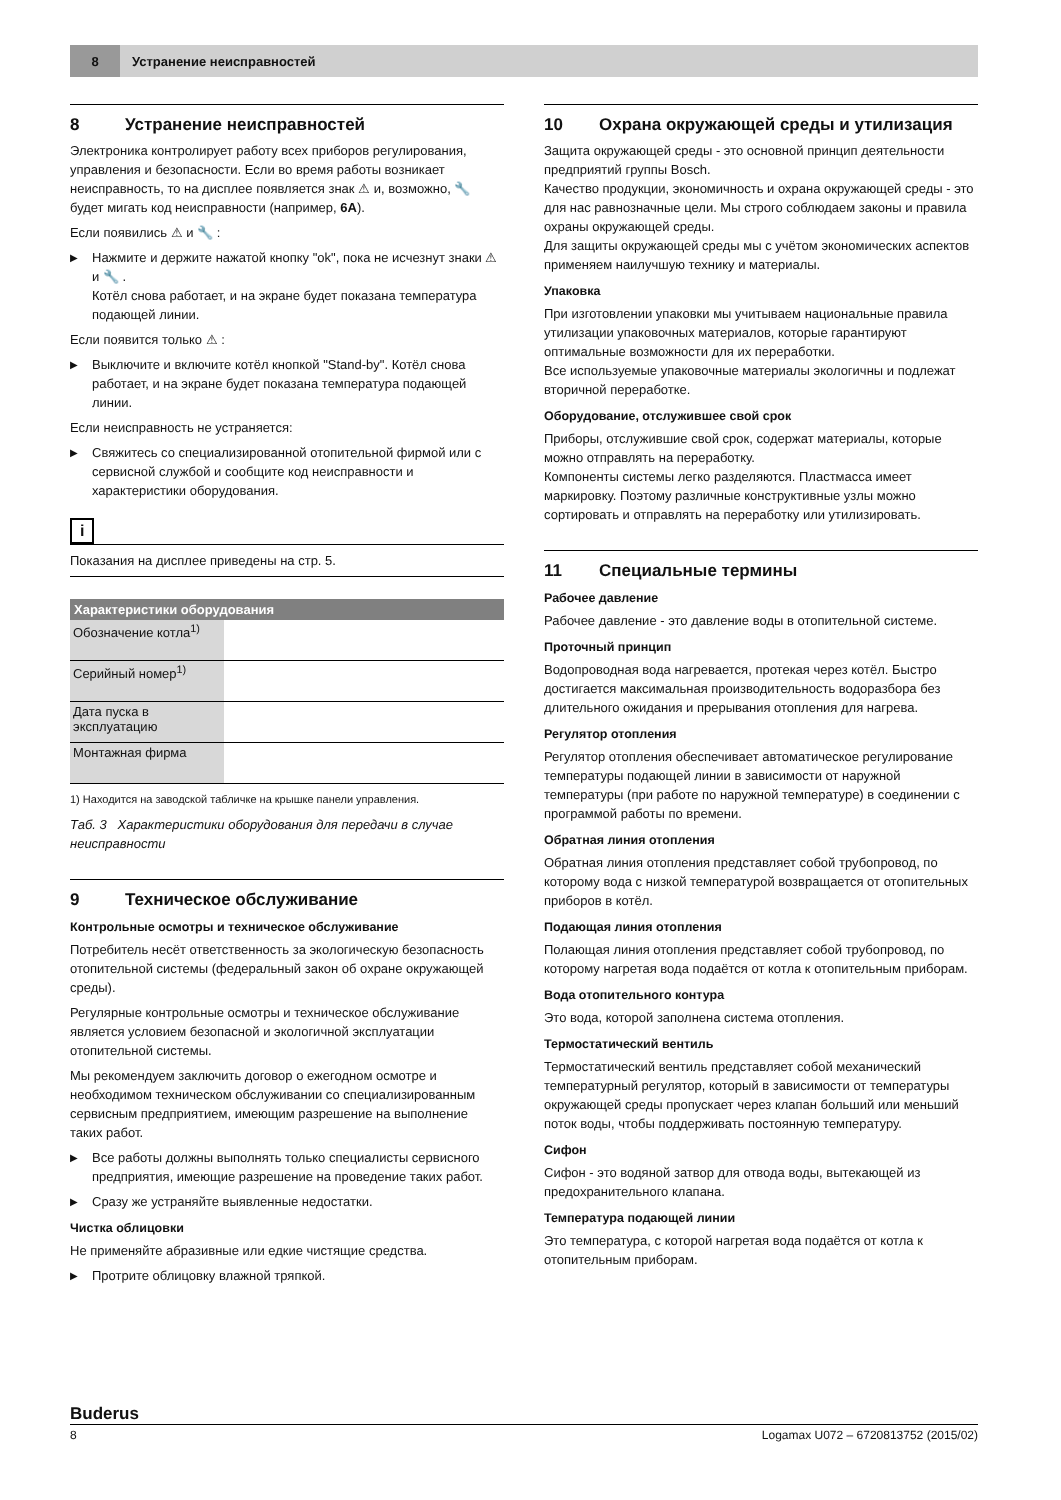8
Устранение неисправностей
8 Устранение неисправностей
Электроника контролирует работу всех приборов регулирования, управления и безопасности. Если во время работы возникает неисправность, то на дисплее появляется знак ⚠ и, возможно, 🔧 будет мигать код неисправности (например, 6A).
Если появились ⚠ и 🔧 :
Нажмите и держите нажатой кнопку "ok", пока не исчезнут знаки ⚠ и 🔧 .
Котёл снова работает, и на экране будет показана температура подающей линии.
Если появится только ⚠ :
Выключите и включите котёл кнопкой "Stand-by". Котёл снова работает, и на экране будет показана температура подающей линии.
Если неисправность не устраняется:
Свяжитесь со специализированной отопительной фирмой или с сервисной службой и сообщите код неисправности и характеристики оборудования.
i
Показания на дисплее приведены на стр. 5.
| Характеристики оборудования | |
| --- | --- |
| Обозначение котла<sup>1)</sup> | |
| Серийный номер<sup>1)</sup> | |
| Дата пуска в эксплуатацию | |
| Монтажная фирма | |
1) Находится на заводской табличке на крышке панели управления.
Таб. 3 Характеристики оборудования для передачи в случае неисправности
9 Техническое обслуживание
Контрольные осмотры и техническое обслуживание
Потребитель несёт ответственность за экологическую безопасность отопительной системы (федеральный закон об охране окружающей среды).
Регулярные контрольные осмотры и техническое обслуживание является условием безопасной и экологичной эксплуатации отопительной системы.
Мы рекомендуем заключить договор о ежегодном осмотре и необходимом техническом обслуживании со специализированным сервисным предприятием, имеющим разрешение на выполнение таких работ.
Все работы должны выполнять только специалисты сервисного предприятия, имеющие разрешение на проведение таких работ.
Сразу же устраняйте выявленные недостатки.
Чистка облицовки
Не применяйте абразивные или едкие чистящие средства.
Протрите облицовку влажной тряпкой.
10 Охрана окружающей среды и утилизация
Защита окружающей среды - это основной принцип деятельности предприятий группы Bosch.
Качество продукции, экономичность и охрана окружающей среды - это для нас равнозначные цели. Мы строго соблюдаем законы и правила охраны окружающей среды.
Для защиты окружающей среды мы с учётом экономических аспектов применяем наилучшую технику и материалы.
Упаковка
При изготовлении упаковки мы учитываем национальные правила утилизации упаковочных материалов, которые гарантируют оптимальные возможности для их переработки.
Все используемые упаковочные материалы экологичны и подлежат вторичной переработке.
Оборудование, отслужившее свой срок
Приборы, отслужившие свой срок, содержат материалы, которые можно отправлять на переработку.
Компоненты системы легко разделяются. Пластмасса имеет маркировку. Поэтому различные конструктивные узлы можно сортировать и отправлять на переработку или утилизировать.
11 Специальные термины
Рабочее давление
Рабочее давление - это давление воды в отопительной системе.
Проточный принцип
Водопроводная вода нагревается, протекая через котёл. Быстро достигается максимальная производительность водоразбора без длительного ожидания и прерывания отопления для нагрева.
Регулятор отопления
Регулятор отопления обеспечивает автоматическое регулирование температуры подающей линии в зависимости от наружной температуры (при работе по наружной температуре) в соединении с программой работы по времени.
Обратная линия отопления
Обратная линия отопления представляет собой трубопровод, по которому вода с низкой температурой возвращается от отопительных приборов в котёл.
Подающая линия отопления
Полающая линия отопления представляет собой трубопровод, по которому нагретая вода подаётся от котла к отопительным приборам.
Вода отопительного контура
Это вода, которой заполнена система отопления.
Термостатический вентиль
Термостатический вентиль представляет собой механический температурный регулятор, который в зависимости от температуры окружающей среды пропускает через клапан больший или меньший поток воды, чтобы поддерживать постоянную температуру.
Сифон
Сифон - это водяной затвор для отвода воды, вытекающей из предохранительного клапана.
Температура подающей линии
Это температура, с которой нагретая вода подаётся от котла к отопительным приборам.
Buderus
8 Logamax U072 – 6720813752 (2015/02)